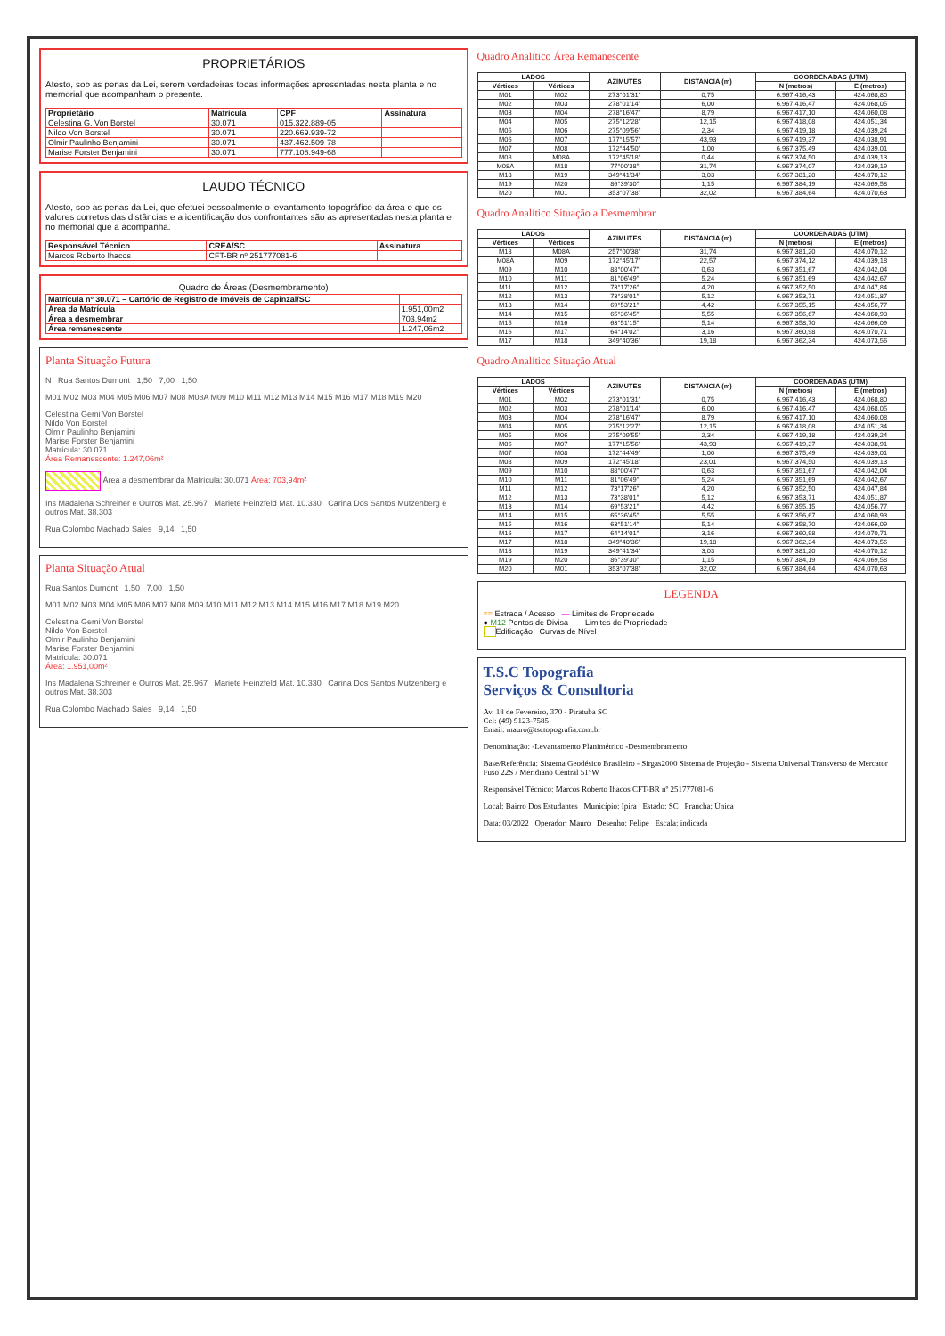PROPRIETÁRIOS
Atesto, sob as penas da Lei, serem verdadeiras todas informações apresentadas nesta planta e no memorial que acompanham o presente.
| Proprietário | Matrícula | CPF | Assinatura |
| --- | --- | --- | --- |
| Celestina G. Von Borstel | 30.071 | 015.322.889-05 | |
| Nildo Von Borstel | 30.071 | 220.669.939-72 | |
| Olmir Paulinho Benjamini | 30.071 | 437.462.509-78 | |
| Marise Forster Benjamini | 30.071 | 777.108.949-68 | |
LAUDO TÉCNICO
Atesto, sob as penas da Lei, que efetuei pessoalmente o levantamento topográfico da área e que os valores corretos das distâncias e a identificação dos confrontantes são as apresentadas nesta planta e no memorial que a acompanha.
| Responsável Técnico | CREA/SC | Assinatura |
| --- | --- | --- |
| Marcos Roberto Ihacos | CFT-BR nº 251777081-6 | |
Quadro de Áreas (Desmembramento)
| Matrícula nº 30.071 – Cartório de Registro de Imóveis de Capinzal/SC | |
| Área da Matrícula | 1.951,00m2 |
| Área a desmembrar | 703,94m2 |
| Área remanescente | 1.247,06m2 |
Planta Situação Futura
N Rua Santos Dumont 1,50 7,00 1,50
M01 M02 M03 M04 M05 M06 M07 M08 M08A M09 M10 M11 M12 M13 M14 M15 M16 M17 M18 M19 M20
Celestina Gemi Von Borstel
Nildo Von Borstel
Olmir Paulinho Benjamini
Marise Forster Benjamini
Matrícula: 30.071
Área Remanescente: 1.247,06m²
Área a desmembrar da Matrícula: 30.071 Área: 703,94m²
Ins Madalena Schreiner e Outros Mat. 25.967 Mariete Heinzfeld Mat. 10.330 Carina Dos Santos Mutzenberg e outros Mat. 38.303
Rua Colombo Machado Sales 9,14 1,50
Planta Situação Atual
Rua Santos Dumont 1,50 7,00 1,50
M01 M02 M03 M04 M05 M06 M07 M08 M09 M10 M11 M12 M13 M14 M15 M16 M17 M18 M19 M20
Celestina Gemi Von Borstel
Nildo Von Borstel
Olmir Paulinho Benjamini
Marise Forster Benjamini
Matrícula: 30.071
Área: 1.951,00m²
Ins Madalena Schreiner e Outros Mat. 25.967 Mariete Heinzfeld Mat. 10.330 Carina Dos Santos Mutzenberg e outros Mat. 38.303
Rua Colombo Machado Sales 9,14 1,50
Quadro Analítico Área Remanescente
| LADOS | | AZIMUTES | DISTANCIA (m) | COORDENADAS (UTM) | |
| --- | --- | --- | --- | --- | --- |
| Vértices | Vértices | | | N (metros) | E (metros) |
| M01 | M02 | 273°01'31" | 0,75 | 6.967.416,43 | 424.068,80 |
| M02 | M03 | 278°01'14" | 6,00 | 6.967.416,47 | 424.068,05 |
| M03 | M04 | 278°16'47" | 8,79 | 6.967.417,10 | 424.060,08 |
| M04 | M05 | 275°12'28" | 12,15 | 6.967.418,08 | 424.051,34 |
| M05 | M06 | 275°09'56" | 2,34 | 6.967.419,18 | 424.039,24 |
| M06 | M07 | 177°15'57" | 43,93 | 6.967.419,37 | 424.038,91 |
| M07 | M08 | 172°44'50" | 1,00 | 6.967.375,49 | 424.039,01 |
| M08 | M08A | 172°45'18" | 0,44 | 6.967.374,50 | 424.039,13 |
| M08A | M18 | 77°00'38" | 31,74 | 6.967.374,07 | 424.039,19 |
| M18 | M19 | 349°41'34" | 3,03 | 6.967.381,20 | 424.070,12 |
| M19 | M20 | 86°39'30" | 1,15 | 6.967.384,19 | 424.069,58 |
| M20 | M01 | 353°07'38" | 32,02 | 6.967.384,64 | 424.070,63 |
Quadro Analítico Situação a Desmembrar
| LADOS | | AZIMUTES | DISTANCIA (m) | COORDENADAS (UTM) | |
| --- | --- | --- | --- | --- | --- |
| Vértices | Vértices | | | N (metros) | E (metros) |
| M18 | M08A | 257°00'38" | 31,74 | 6.967.381,20 | 424.070,12 |
| M08A | M09 | 172°45'17" | 22,57 | 6.967.374,12 | 424.039,18 |
| M09 | M10 | 88°00'47" | 0,63 | 6.967.351,67 | 424.042,04 |
| M10 | M11 | 81°06'49" | 5,24 | 6.967.351,69 | 424.042,67 |
| M11 | M12 | 73°17'26" | 4,20 | 6.967.352,50 | 424.047,84 |
| M12 | M13 | 73°38'01" | 5,12 | 6.967.353,71 | 424.051,87 |
| M13 | M14 | 69°53'21" | 4,42 | 6.967.355,15 | 424.056,77 |
| M14 | M15 | 65°36'45" | 5,55 | 6.967.356,67 | 424.060,93 |
| M15 | M16 | 63°51'15" | 5,14 | 6.967.358,70 | 424.066,09 |
| M16 | M17 | 64°14'02" | 3,16 | 6.967.360,98 | 424.070,71 |
| M17 | M18 | 349°40'36" | 19,18 | 6.967.362,34 | 424.073,56 |
Quadro Analítico Situação Atual
| LADOS | | AZIMUTES | DISTANCIA (m) | COORDENADAS (UTM) | |
| --- | --- | --- | --- | --- | --- |
| Vértices | Vértices | | | N (metros) | E (metros) |
| M01 | M02 | 273°01'31" | 0,75 | 6.967.416,43 | 424.068,80 |
| M02 | M03 | 278°01'14" | 6,00 | 6.967.416,47 | 424.068,05 |
| M03 | M04 | 278°16'47" | 8,79 | 6.967.417,10 | 424.060,08 |
| M04 | M05 | 275°12'27" | 12,15 | 6.967.418,08 | 424.051,34 |
| M05 | M06 | 275°09'55" | 2,34 | 6.967.419,18 | 424.039,24 |
| M06 | M07 | 177°15'56" | 43,93 | 6.967.419,37 | 424.038,91 |
| M07 | M08 | 172°44'49" | 1,00 | 6.967.375,49 | 424.039,01 |
| M08 | M09 | 172°45'18" | 23,01 | 6.967.374,50 | 424.039,13 |
| M09 | M10 | 88°00'47" | 0,63 | 6.967.351,67 | 424.042,04 |
| M10 | M11 | 81°06'49" | 5,24 | 6.967.351,69 | 424.042,67 |
| M11 | M12 | 73°17'26" | 4,20 | 6.967.352,50 | 424.047,84 |
| M12 | M13 | 73°38'01" | 5,12 | 6.967.353,71 | 424.051,87 |
| M13 | M14 | 69°53'21" | 4,42 | 6.967.355,15 | 424.056,77 |
| M14 | M15 | 65°36'45" | 5,55 | 6.967.356,67 | 424.060,93 |
| M15 | M16 | 63°51'14" | 5,14 | 6.967.358,70 | 424.066,09 |
| M16 | M17 | 64°14'01" | 3,16 | 6.967.360,98 | 424.070,71 |
| M17 | M18 | 349°40'36" | 19,18 | 6.967.362,34 | 424.073,56 |
| M18 | M19 | 349°41'34" | 3,03 | 6.967.381,20 | 424.070,12 |
| M19 | M20 | 86°39'30" | 1,15 | 6.967.384,19 | 424.069,58 |
| M20 | M01 | 353°07'38" | 32,02 | 6.967.384,64 | 424.070,63 |
LEGENDA
== Estrada / Acesso — Limites de Propriedade
● M12 Pontos de Divisa — Limites de Propriedade
Edificação Curvas de Nível
T.S.C Topografia
Serviços & Consultoria
Av. 18 de Fevereiro, 370 - Piratuba SC
Cel: (49) 9123-7585
Email: mauro@tsctopografia.com.br
Denominação: -Levantamento Planimétrico -Desmembramento
Base/Referência: Sistema Geodésico Brasileiro - Sirgas2000 Sistema de Projeção - Sistema Universal Transverso de Mercator Fuso 22S / Meridiano Central 51°W
Responsável Técnico: Marcos Roberto Ihacos CFT-BR nº 251777081-6
Local: Bairro Dos Estudantes Município: Ipira Estado: SC Prancha: Única
Data: 03/2022 Operador: Mauro Desenho: Felipe Escala: indicada